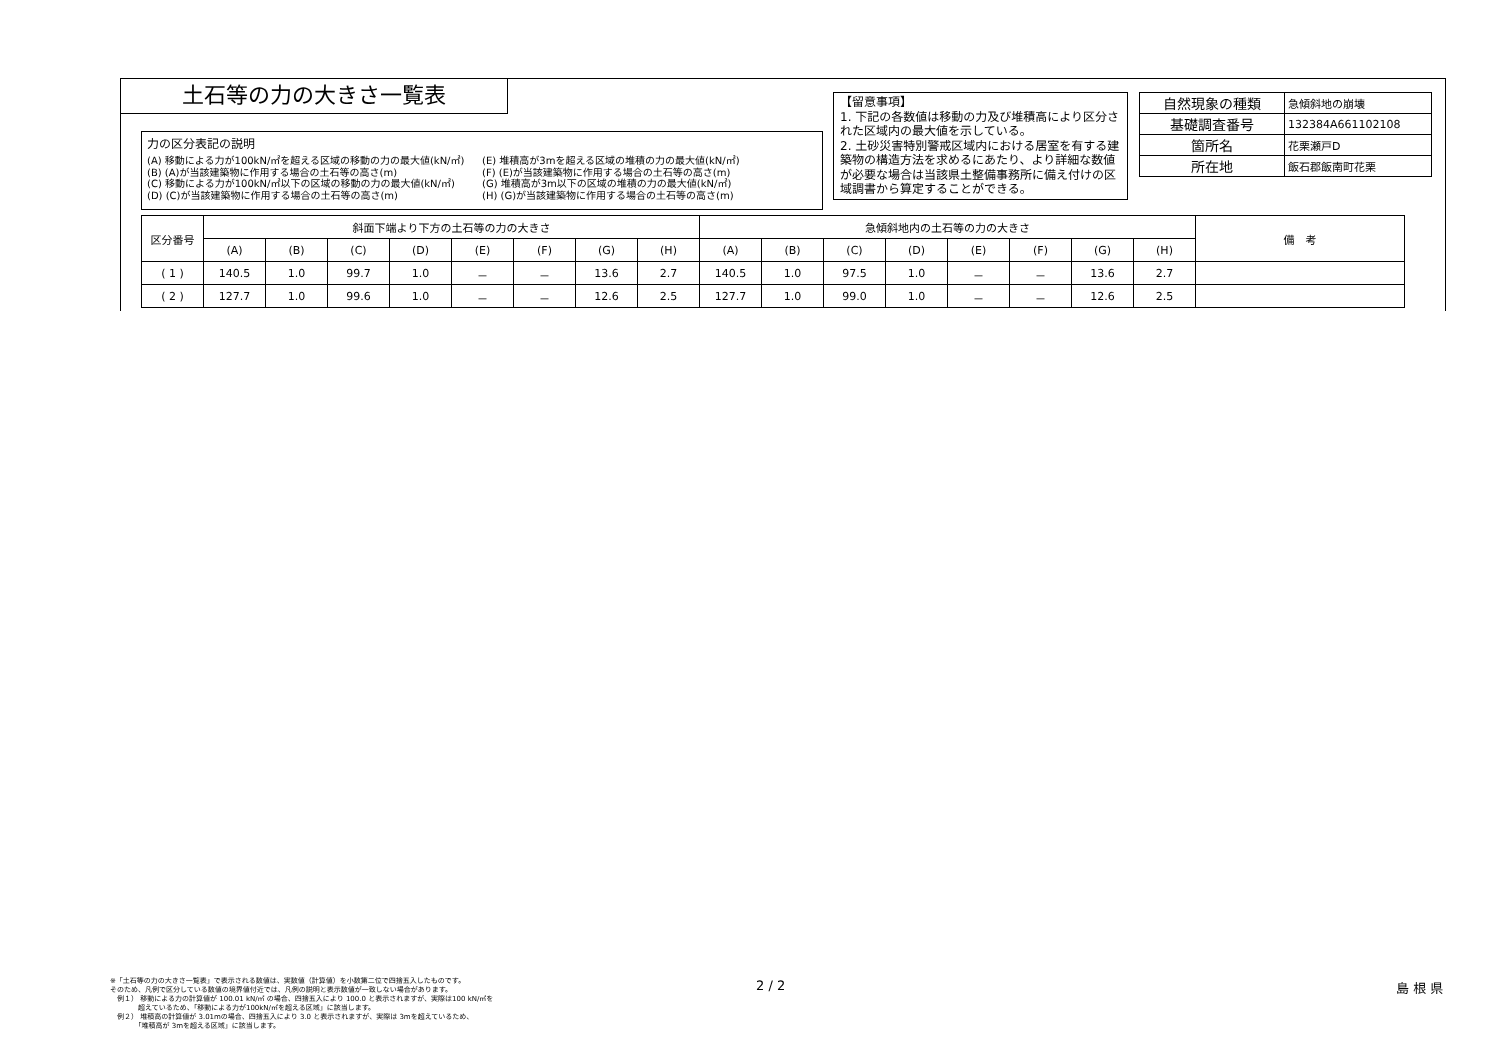土石等の力の大きさ一覧表
力の区分表記の説明
(A) 移動による力が100kN/㎡を超える区域の移動の力の最大値(kN/㎡)
(B) (A)が当該建築物に作用する場合の土石等の高さ(m)
(C) 移動による力が100kN/㎡以下の区域の移動の力の最大値(kN/㎡)
(D) (C)が当該建築物に作用する場合の土石等の高さ(m)
(E) 堆積高が3mを超える区域の堆積の力の最大値(kN/㎡)
(F) (E)が当該建築物に作用する場合の土石等の高さ(m)
(G) 堆積高が3m以下の区域の堆積の力の最大値(kN/㎡)
(H) (G)が当該建築物に作用する場合の土石等の高さ(m)
【留意事項】
1. 下記の各数値は移動の力及び堆積高により区分された区域内の最大値を示している。
2. 土砂災害特別警戒区域内における居室を有する建築物の構造方法を求めるにあたり、より詳細な数値が必要な場合は当該県土整備事務所に備え付けの区域調書から算定することができる。
| 自然現象の種類 | 急傾斜地の崩壊 |
| 基礎調査番号 | 132384A661102108 |
| 箇所名 | 花栗瀬戸D |
| 所在地 | 飯石郡飯南町花栗 |
| 区分番号 | 斜面下端より下方の土石等の力の大きさ | | | | | | | | 急傾斜地内の土石等の力の大きさ | | | | | | | | 備 考 |
| --- | --- | --- | --- | --- | --- | --- | --- | --- | --- | --- | --- | --- | --- | --- | --- | --- | --- |
| | (A) | (B) | (C) | (D) | (E) | (F) | (G) | (H) | (A) | (B) | (C) | (D) | (E) | (F) | (G) | (H) | |
| ( 1 ) | 140.5 | 1.0 | 99.7 | 1.0 | － | － | 13.6 | 2.7 | 140.5 | 1.0 | 97.5 | 1.0 | － | － | 13.6 | 2.7 | |
| ( 2 ) | 127.7 | 1.0 | 99.6 | 1.0 | － | － | 12.6 | 2.5 | 127.7 | 1.0 | 99.0 | 1.0 | － | － | 12.6 | 2.5 | |
※「土石等の力の大きさ一覧表」で表示される数値は、実数値（計算値）を小数第二位で四捨五入したものです。
そのため、凡例で区分している数値の境界値付近では、凡例の説明と表示数値が一致しない場合があります。
　例１） 移動による力の計算値が 100.01 kN/㎡ の場合、四捨五入により 100.0 と表示されますが、実際は100 kN/㎡を
　　　　超えているため、「移動による力が100kN/㎡を超える区域」に該当します。
　例２） 堆積高の計算値が 3.01mの場合、四捨五入により 3.0 と表示されますが、実際は 3mを超えているため、
　　　　「堆積高が 3mを超える区域」に該当します。
2 / 2 島 根 県